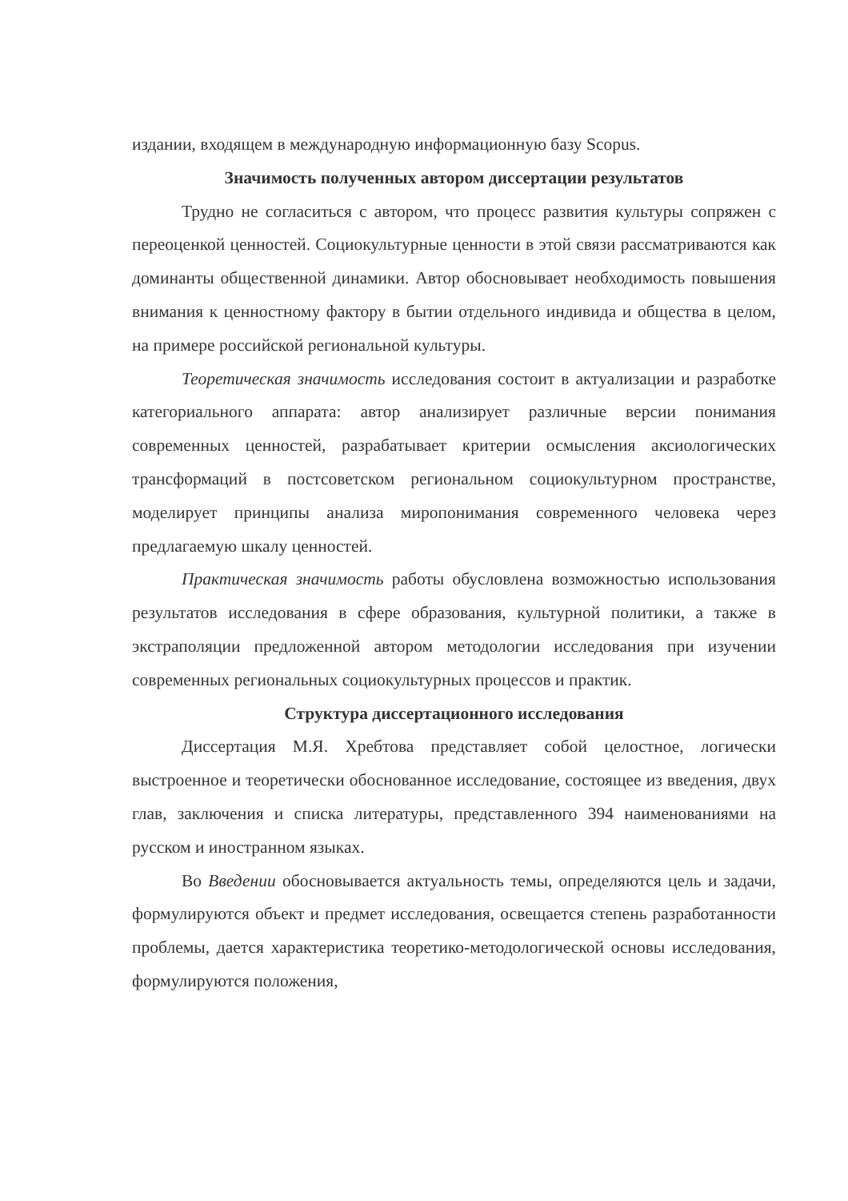издании, входящем в международную информационную базу Scopus.
Значимость полученных автором диссертации результатов
Трудно не согласиться с автором, что процесс развития культуры сопряжен с переоценкой ценностей. Социокультурные ценности в этой связи рассматриваются как доминанты общественной динамики. Автор обосновывает необходимость повышения внимания к ценностному фактору в бытии отдельного индивида и общества в целом, на примере российской региональной культуры.
Теоретическая значимость исследования состоит в актуализации и разработке категориального аппарата: автор анализирует различные версии понимания современных ценностей, разрабатывает критерии осмысления аксиологических трансформаций в постсоветском региональном социокультурном пространстве, моделирует принципы анализа миропонимания современного человека через предлагаемую шкалу ценностей.
Практическая значимость работы обусловлена возможностью использования результатов исследования в сфере образования, культурной политики, а также в экстраполяции предложенной автором методологии исследования при изучении современных региональных социокультурных процессов и практик.
Структура диссертационного исследования
Диссертация М.Я. Хребтова представляет собой целостное, логически выстроенное и теоретически обоснованное исследование, состоящее из введения, двух глав, заключения и списка литературы, представленного 394 наименованиями на русском и иностранном языках.
Во Введении обосновывается актуальность темы, определяются цель и задачи, формулируются объект и предмет исследования, освещается степень разработанности проблемы, дается характеристика теоретико-методологической основы исследования, формулируются положения,